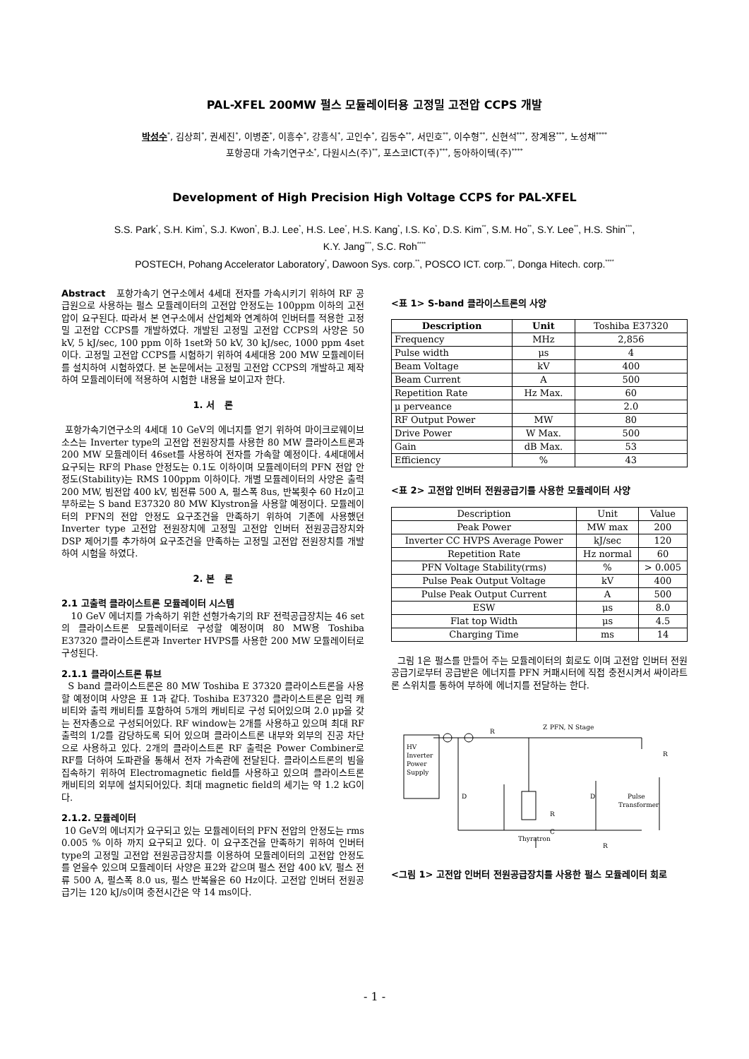PAL-XFEL 200MW 펄스 모듈레이터용 고정밀 고전압 CCPS 개발
박성수<sup>*</sup>, 김상희<sup>*</sup>, 권세진<sup>*</sup>, 이병준<sup>*</sup>, 이흥수<sup>*</sup>, 강흥식<sup>*</sup>, 고인수<sup>*</sup>, 김동수<sup>**</sup>, 서민호<sup>**</sup>, 이수형<sup>**</sup>, 신현석<sup>***</sup>, 장계용<sup>***</sup>, 노성채<sup>****</sup>
포항공대 가속기연구소<sup>*</sup>, 다원시스(주)<sup>**</sup>, 포스코ICT(주)<sup>***</sup>, 동아하이텍(주)<sup>****</sup>
Development of High Precision High Voltage CCPS for PAL-XFEL
S.S. Park<sup>*</sup>, S.H. Kim<sup>*</sup>, S.J. Kwon<sup>*</sup>, B.J. Lee<sup>*</sup>, H.S. Lee<sup>*</sup>, H.S. Kang<sup>*</sup>, I.S. Ko<sup>*</sup>, D.S. Kim<sup>**</sup>, S.M. Ho<sup>**</sup>, S.Y. Lee<sup>**</sup>, H.S. Shin<sup>***</sup>,
K.Y. Jang<sup>***</sup>, S.C. Roh<sup>****</sup>
POSTECH, Pohang Accelerator Laboratory<sup>*</sup>, Dawoon Sys. corp.<sup>**</sup>, POSCO ICT. corp.<sup>***</sup>, Donga Hitech. corp.<sup>****</sup>
Abstract 포항가속기 연구소에서 4세대 전자를 가속시키기 위하여 RF 공급원으로 사용하는 펄스 모듈레이터의 고전압 안정도는 100ppm 이하의 고전압이 요구된다. 따라서 본 연구소에서 산업체와 연계하여 인버터를 적용한 고정밀 고전압 CCPS를 개발하였다. 개발된 고정밀 고전압 CCPS의 사양은 50 kV, 5 kJ/sec, 100 ppm 이하 1set와 50 kV, 30 kJ/sec, 1000 ppm 4set이다. 고정밀 고전압 CCPS를 시험하기 위하여 4세대용 200 MW 모듈레이터를 설치하여 시험하였다. 본 논문에서는 고정밀 고전압 CCPS의 개발하고 제작하여 모듈레이터에 적용하여 시험한 내용을 보이고자 한다.
1. 서 론
포항가속기연구소의 4세대 10 GeV의 에너지를 얻기 위하여 마이크로웨이브소스는 Inverter type의 고전압 전원장치를 사용한 80 MW 클라이스트론과 200 MW 모듈레이터 46set를 사용하여 전자를 가속할 예정이다. 4세대에서 요구되는 RF의 Phase 안정도는 0.1도 이하이며 모듈레이터의 PFN 전압 안정도(Stability)는 RMS 100ppm 이하이다. 개별 모듈레이터의 사양은 출력 200 MW, 빔전압 400 kV, 빔전류 500 A, 펄스폭 8us, 반복횟수 60 Hz이고 부하로는 S band E37320 80 MW Klystron을 사용할 예정이다. 모듈레이터의 PFN의 전압 안정도 요구조건을 만족하기 위하여 기존에 사용했던 Inverter type 고전압 전원장치에 고정밀 고전압 인버터 전원공급장치와 DSP 제어기를 추가하여 요구조건을 만족하는 고정밀 고전압 전원장치를 개발하여 시험을 하였다.
2. 본 론
2.1 고출력 클라이스트론 모듈레이터 시스템
10 GeV 에너지를 가속하기 위한 선형가속기의 RF 전력공급장치는 46 set의 클라이스트론 모듈레이터로 구성할 예정이며 80 MW용 Toshiba E37320 클라이스트론과 Inverter HVPS를 사용한 200 MW 모듈레이터로 구성된다.
2.1.1 클라이스트론 튜브
S band 클라이스트론은 80 MW Toshiba E 37320 클라이스트론을 사용할 예정이며 사양은 표 1과 같다. Toshiba E37320 클라이스트론은 입력 캐비티와 출력 캐비티를 포함하여 5개의 캐비티로 구성 되어있으며 2.0 μp을 갖는 전자총으로 구성되어있다. RF window는 2개를 사용하고 있으며 최대 RF 출력의 1/2를 감당하도록 되어 있으며 클라이스트론 내부와 외부의 진공 차단으로 사용하고 있다. 2개의 클라이스트론 RF 출력은 Power Combiner로 RF를 더하여 도파관을 통해서 전자 가속관에 전달된다. 클라이스트론의 빔을 집속하기 위하여 Electromagnetic field를 사용하고 있으며 클라이스트론 캐비티의 외부에 설치되어있다. 최대 magnetic field의 세기는 약 1.2 kG이다.
2.1.2. 모듈레이터
10 GeV의 에너지가 요구되고 있는 모듈레이터의 PFN 전압의 안정도는 rms 0.005 % 이하 까지 요구되고 있다. 이 요구조건을 만족하기 위하여 인버터 type의 고정밀 고전압 전원공급장치를 이용하여 모듈레이터의 고전압 안정도를 얻을수 있으며 모듈레이터 사양은 표2와 같으며 펄스 전압 400 kV, 펄스 전류 500 A, 펄스폭 8.0 us, 펄스 반복율은 60 Hz이다. 고전압 인버터 전원공급기는 120 kJ/s이며 충전시간은 약 14 ms이다.
<표 1> S-band 클라이스트론의 사양
| Description | Unit | Toshiba E37320 |
| Frequency | MHz | 2,856 |
| Pulse width | μs | 4 |
| Beam Voltage | kV | 400 |
| Beam Current | A | 500 |
| Repetition Rate | Hz Max. | 60 |
| μ perveance | | 2.0 |
| RF Output Power | MW | 80 |
| Drive Power | W Max. | 500 |
| Gain | dB Max. | 53 |
| Efficiency | % | 43 |
<표 2> 고전압 인버터 전원공급기를 사용한 모듈레이터 사양
| Description | Unit | Value |
| Peak Power | MW max | 200 |
| Inverter CC HVPS Average Power | kJ/sec | 120 |
| Repetition Rate | Hz normal | 60 |
| PFN Voltage Stability(rms) | % | > 0.005 |
| Pulse Peak Output Voltage | kV | 400 |
| Pulse Peak Output Current | A | 500 |
| ESW | μs | 8.0 |
| Flat top Width | μs | 4.5 |
| Charging Time | ms | 14 |
그림 1은 펄스를 만들어 주는 모듈레이터의 회로도 이며 고전압 인버터 전원공급기로부터 공급받은 에너지를 PFN 커패시터에 직접 충전시켜서 싸이라트론 스위치를 통하여 부하에 에너지를 전달하는 한다.
HV
Inverter
Power
Supply
R
Z
PFN, N Stage
D
Thyratron
D
Pulse
Transformer
R
C
R
R
<그림 1> 고전압 인버터 전원공급장치를 사용한 펄스 모듈레이터 회로
- 1 -